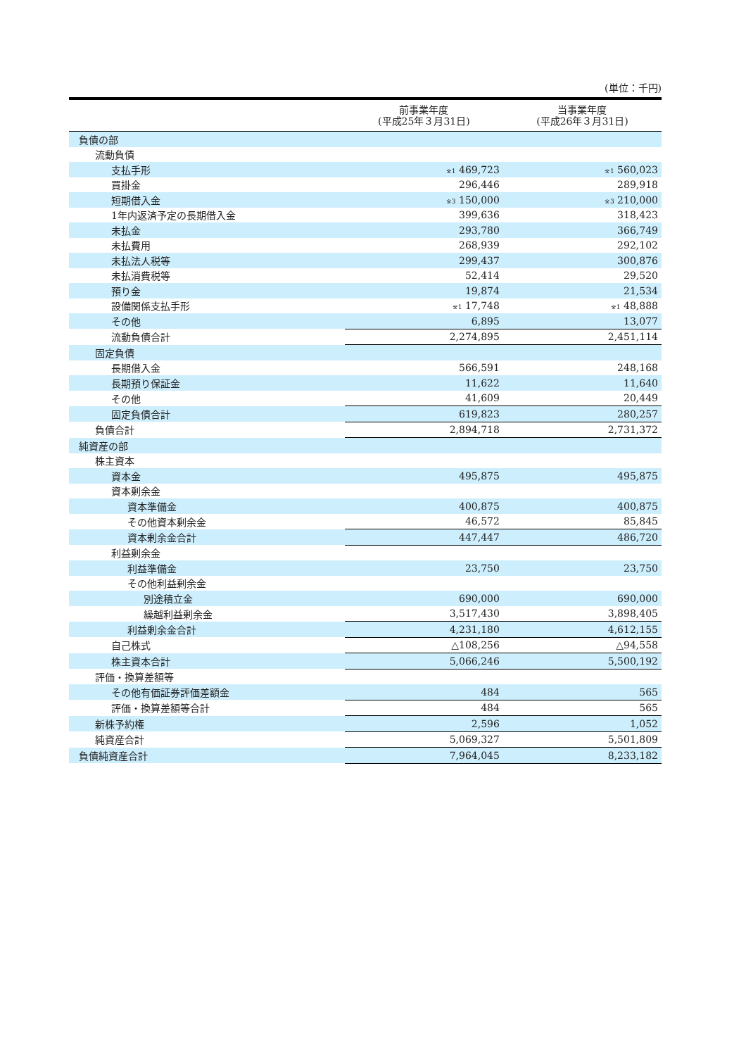(単位：千円)
| | 前事業年度 (平成25年３月31日) | 当事業年度 (平成26年３月31日) |
| --- | --- | --- |
| 負債の部 | | |
| 流動負債 | | |
| 支払手形 | <sup>※1</sup> 469,723 | <sup>※1</sup> 560,023 |
| 買掛金 | 296,446 | 289,918 |
| 短期借入金 | <sup>※3</sup> 150,000 | <sup>※3</sup> 210,000 |
| 1年内返済予定の長期借入金 | 399,636 | 318,423 |
| 未払金 | 293,780 | 366,749 |
| 未払費用 | 268,939 | 292,102 |
| 未払法人税等 | 299,437 | 300,876 |
| 未払消費税等 | 52,414 | 29,520 |
| 預り金 | 19,874 | 21,534 |
| 設備関係支払手形 | <sup>※1</sup> 17,748 | <sup>※1</sup> 48,888 |
| その他 | 6,895 | 13,077 |
| 流動負債合計 | 2,274,895 | 2,451,114 |
| 固定負債 | | |
| 長期借入金 | 566,591 | 248,168 |
| 長期預り保証金 | 11,622 | 11,640 |
| その他 | 41,609 | 20,449 |
| 固定負債合計 | 619,823 | 280,257 |
| 負債合計 | 2,894,718 | 2,731,372 |
| 純資産の部 | | |
| 株主資本 | | |
| 資本金 | 495,875 | 495,875 |
| 資本剰余金 | | |
| 資本準備金 | 400,875 | 400,875 |
| その他資本剰余金 | 46,572 | 85,845 |
| 資本剰余金合計 | 447,447 | 486,720 |
| 利益剰余金 | | |
| 利益準備金 | 23,750 | 23,750 |
| その他利益剰余金 | | |
| 別途積立金 | 690,000 | 690,000 |
| 繰越利益剰余金 | 3,517,430 | 3,898,405 |
| 利益剰余金合計 | 4,231,180 | 4,612,155 |
| 自己株式 | △108,256 | △94,558 |
| 株主資本合計 | 5,066,246 | 5,500,192 |
| 評価・換算差額等 | | |
| その他有価証券評価差額金 | 484 | 565 |
| 評価・換算差額等合計 | 484 | 565 |
| 新株予約権 | 2,596 | 1,052 |
| 純資産合計 | 5,069,327 | 5,501,809 |
| 負債純資産合計 | 7,964,045 | 8,233,182 |